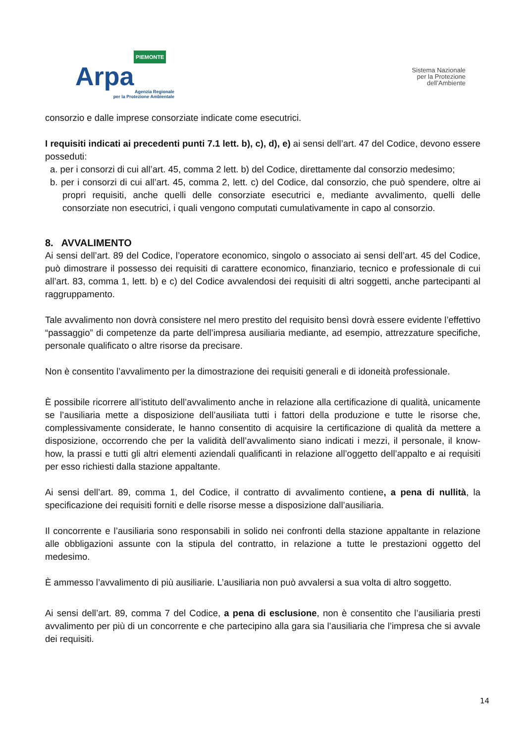PIEMONTE
Arpa
Agenzia Regionale
per la Protezione Ambientale
Sistema Nazionale
per la Protezione
dell’Ambiente
consorzio e dalle imprese consorziate indicate come esecutrici.
I requisiti indicati ai precedenti punti 7.1 lett. b), c), d), e) ai sensi dell’art. 47 del Codice, devono essere posseduti:
a. per i consorzi di cui all’art. 45, comma 2 lett. b) del Codice, direttamente dal consorzio medesimo;
b. per i consorzi di cui all’art. 45, comma 2, lett. c) del Codice, dal consorzio, che può spendere, oltre ai propri requisiti, anche quelli delle consorziate esecutrici e, mediante avvalimento, quelli delle consorziate non esecutrici, i quali vengono computati cumulativamente in capo al consorzio.
8. AVVALIMENTO
Ai sensi dell’art. 89 del Codice, l’operatore economico, singolo o associato ai sensi dell’art. 45 del Codice, può dimostrare il possesso dei requisiti di carattere economico, finanziario, tecnico e professionale di cui all’art. 83, comma 1, lett. b) e c) del Codice avvalendosi dei requisiti di altri soggetti, anche partecipanti al raggruppamento.
Tale avvalimento non dovrà consistere nel mero prestito del requisito bensì dovrà essere evidente l’effettivo “passaggio” di competenze da parte dell’impresa ausiliaria mediante, ad esempio, attrezzature specifiche, personale qualificato o altre risorse da precisare.
Non è consentito l’avvalimento per la dimostrazione dei requisiti generali e di idoneità professionale.
È possibile ricorrere all’istituto dell’avvalimento anche in relazione alla certificazione di qualità, unicamente se l’ausiliaria mette a disposizione dell’ausiliata tutti i fattori della produzione e tutte le risorse che, complessivamente considerate, le hanno consentito di acquisire la certificazione di qualità da mettere a disposizione, occorrendo che per la validità dell’avvalimento siano indicati i mezzi, il personale, il know-how, la prassi e tutti gli altri elementi aziendali qualificanti in relazione all’oggetto dell’appalto e ai requisiti per esso richiesti dalla stazione appaltante.
Ai sensi dell’art. 89, comma 1, del Codice, il contratto di avvalimento contiene, a pena di nullità, la specificazione dei requisiti forniti e delle risorse messe a disposizione dall’ausiliaria.
Il concorrente e l’ausiliaria sono responsabili in solido nei confronti della stazione appaltante in relazione alle obbligazioni assunte con la stipula del contratto, in relazione a tutte le prestazioni oggetto del medesimo.
È ammesso l’avvalimento di più ausiliarie. L’ausiliaria non può avvalersi a sua volta di altro soggetto.
Ai sensi dell’art. 89, comma 7 del Codice, a pena di esclusione, non è consentito che l’ausiliaria presti avvalimento per più di un concorrente e che partecipino alla gara sia l’ausiliaria che l’impresa che si avvale dei requisiti.
14